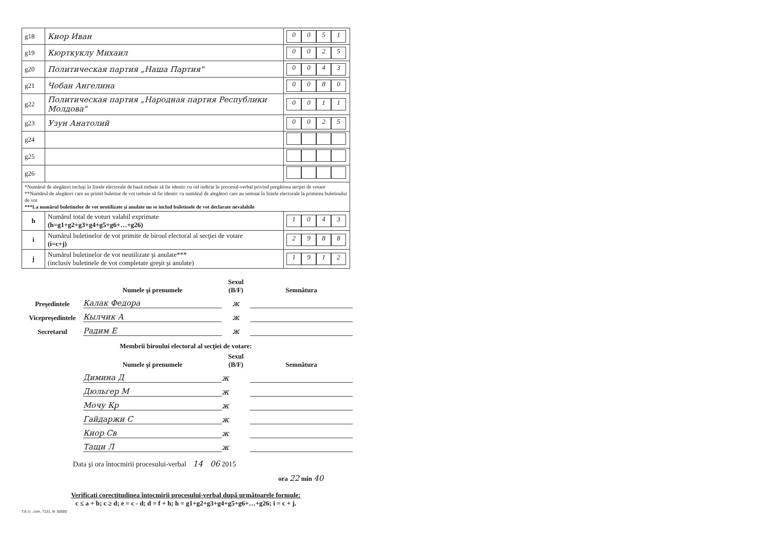| g18 | Киор Иван | 0 0 5 1 |
| g19 | Кюрткуклу Михаил | 0 0 2 5 |
| g20 | Политическая партия „Наша Партия" | 0 0 4 3 |
| g21 | Чобан Ангелина | 0 0 8 0 |
| g22 | Политическая партия „Народная партия Республики Молдова" | 0 0 1 1 |
| g23 | Узун Анатолий | 0 0 2 5 |
| g24 | | |
| g25 | | |
| g26 | | |
| *Numărul de alegători incluşi în listele electorale de bază trebuie să fie identic cu cel indicat în procesul-verbal privind pregătirea secţiei de votare **Numărul de alegători care au primit buletine de vot trebuie să fie identic cu numărul de alegători care au semnat în listele electorale la primirea buletinului de vot ***La numărul buletinelor de vot neutilizate şi anulate nu se includ buletinele de vot declarate nevalabile | | |
| h | Numărul total de voturi valabil exprimate (h=g1+g2+g3+g4+g5+g6+…+g26) | 1 0 4 3 |
| i | Numărul buletinelor de vot primite de biroul electoral al secţiei de votare (i=c+j) | 2 9 8 8 |
| j | Numărul buletinelor de vot neutilizate şi anulate*** (inclusiv buletinele de vot completate greşit şi anulate) | 1 9 1 2 |
Numele şi prenumele
Sexul (B/F)
Semnătura
Preşedintele
Калак Федора
ж
Vicepreşedintele
Кылчик А
ж
Secretarul
Радим Е
ж
Membrii biroului electoral al secţiei de votare:
Numele şi prenumele
Sexul (B/F)
Semnătura
Димина Д
ж
Дюльгер М
ж
Мочу Кр
ж
Гайдаржи С
ж
Киор Св
ж
Тащи Л
ж
Data şi ora întocmirii procesului-verbal 14 06 2015
ora 22 min 40
Verificaţi corectitudinea întocmirii procesului-verbal după următoarele formule:
c ≤ a + b; c ≥ d; e = c - d; d = f + h; h = g1+g2+g3+g4+g5+g6+…+g26; i = c + j.
T.E.U. ,com. 7131, tir. 50000